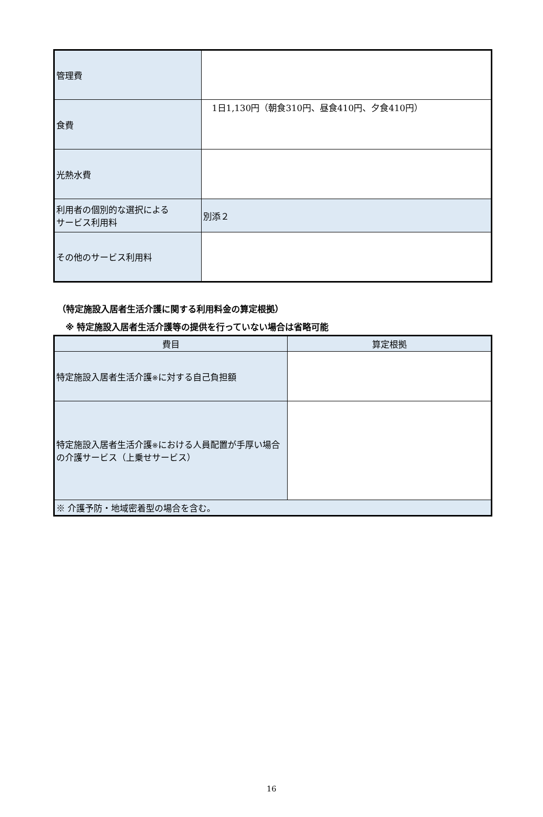| 管理費 | |
| 食費 | 1日1,130円（朝食310円、昼食410円、夕食410円） |
| 光熱水費 | |
| 利用者の個別的な選択による サービス利用料 | 別添２ |
| その他のサービス利用料 | |
（特定施設入居者生活介護に関する利用料金の算定根拠）
※ 特定施設入居者生活介護等の提供を行っていない場合は省略可能
| 費目 | 算定根拠 |
| --- | --- |
| 特定施設入居者生活介護 ※ に対する自己負担額 | |
| 特定施設入居者生活介護 ※ における人員配置が手厚い場合の介護サービス（上乗せサービス） | |
| ※ 介護予防・地域密着型の場合を含む。 | |
16